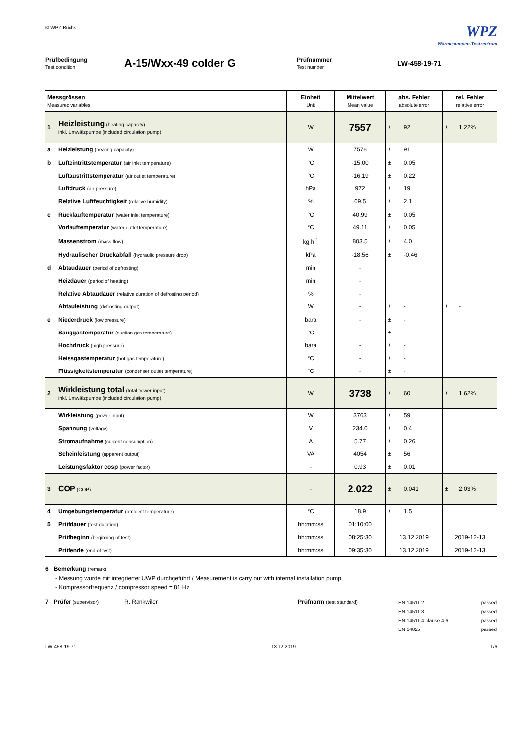© WPZ Buchs
WPZ
Wärmepumpen-Testzentrum
Prüfbedingung
Test condition
A-15/Wxx-49 colder G
Prüfnummer
Test number
LW-458-19-71
| Messgrössen Measured variables | | Einheit Unit | Mittelwert Mean value | abs. Fehler absolute error | | rel. Fehler relative error | |
| --- | --- | --- | --- | --- | --- | --- | --- |
| 1 | Heizleistung (heating capacity) inkl. Umwälzpumpe (included circulation pump) | W | 7557 | ± | 92 | ± | 1.22% |
| a | Heizleistung (heating capacity) | W | 7578 | ± | 91 | | |
| b | Lufteintrittstemperatur (air inlet temperature) | °C | -15.00 | ± | 0.05 | | |
| | Luftaustrittstemperatur (air outlet temperature) | °C | -16.19 | ± | 0.22 | | |
| | Luftdruck (air pressure) | hPa | 972 | ± | 19 | | |
| | Relative Luftfeuchtigkeit (relative humidity) | % | 69.5 | ± | 2.1 | | |
| c | Rücklauftemperatur (water inlet temperature) | °C | 40.99 | ± | 0.05 | | |
| | Vorlauftemperatur (water outlet temperature) | °C | 49.11 | ± | 0.05 | | |
| | Massenstrom (mass flow) | kg h<sup>-1</sup> | 803.5 | ± | 4.0 | | |
| | Hydraulischer Druckabfall (hydraulic pressure drop) | kPa | -18.56 | ± | -0.46 | | |
| d | Abtaudauer (period of defrosting) | min | - | | | | |
| | Heizdauer (period of heating) | min | - | | | | |
| | Relative Abtaudauer (relative duration of defrosting period) | % | - | | | | |
| | Abtauleistung (defrosting output) | W | - | ± | - | ± | - |
| e | Niederdruck (low pressure) | bara | - | ± | - | | |
| | Sauggastemperatur (suction gas temperature) | °C | - | ± | - | | |
| | Hochdruck (high pressure) | bara | - | ± | - | | |
| | Heissgastemperatur (hot gas temperature) | °C | - | ± | - | | |
| | Flüssigkeitstemperatur (condenser outlet temperature) | °C | - | ± | - | | |
| 2 | Wirkleistung total (total power input) inkl. Umwälzpumpe (included circulation pump) | W | 3738 | ± | 60 | ± | 1.62% |
| | Wirkleistung (power input) | W | 3763 | ± | 59 | | |
| | Spannung (voltage) | V | 234.0 | ± | 0.4 | | |
| | Stromaufnahme (current consumption) | A | 5.77 | ± | 0.26 | | |
| | Scheinleistung (apparent output) | VA | 4054 | ± | 56 | | |
| | Leistungsfaktor cosp (power factor) | - | 0.93 | ± | 0.01 | | |
| 3 | COP (COP) | - | 2.022 | ± | 0.041 | ± | 2.03% |
| 4 | Umgebungstemperatur (ambient temperature) | °C | 18.9 | ± | 1.5 | | |
| 5 | Prüfdauer (test duration) | hh:mm:ss | 01:10:00 | | | | |
| | Prüfbeginn (beginning of test) | hh:mm:ss | 08:25:30 | 13.12.2019 | | 2019-12-13 | |
| | Prüfende (end of test) | hh:mm:ss | 09:35:30 | 13.12.2019 | | 2019-12-13 | |
6 Bemerkung (remark)
- Messung wurde mit integrierter UWP durchgeführt / Measurement is carry out with internal installation pump
- Kompressorfrequenz / compressor speed = 81 Hz
7 Prüfer (supervisor)
R. Rankwiler Prüfnorm (test standard)
EN 14511-2 passed
EN 14511-3 passed
EN 14511-4 clause 4.6 passed
EN 14825 passed
LW-458-19-71 13.12.2019 1/6